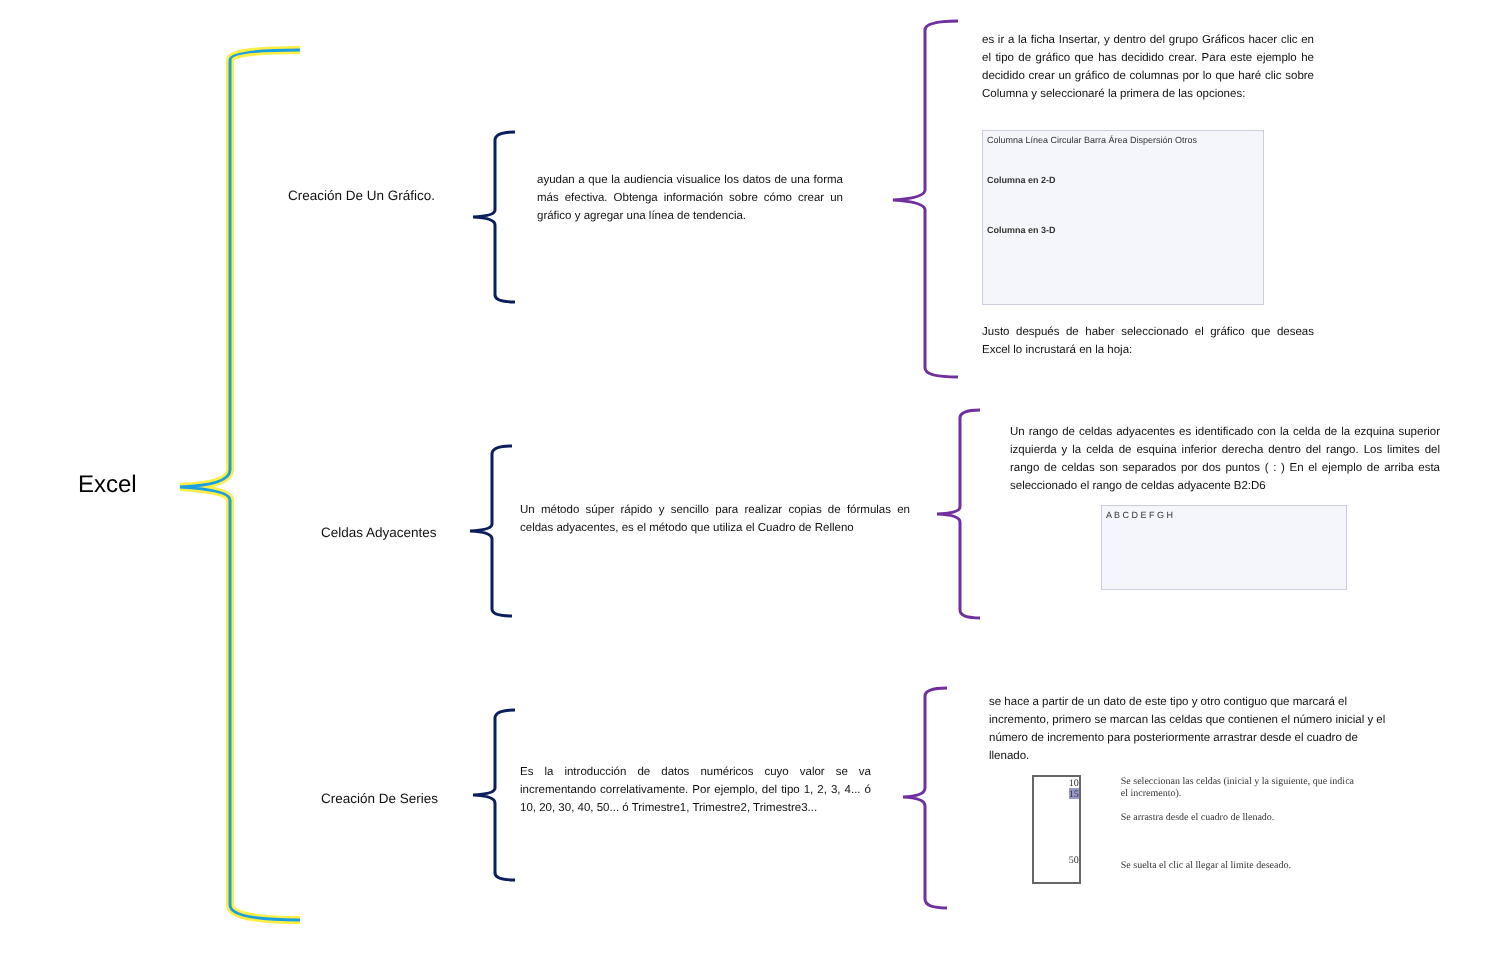Excel
Creación De Un Gráfico.
ayudan a que la audiencia visualice los datos de una forma más efectiva. Obtenga información sobre cómo crear un gráfico y agregar una línea de tendencia.
es ir a la ficha Insertar, y dentro del grupo Gráficos hacer clic en el tipo de gráfico que has decidido crear. Para este ejemplo he decidido crear un gráfico de columnas por lo que haré clic sobre Columna y seleccionaré la primera de las opciones:
Columna Línea Circular Barra Área Dispersión Otros
Columna en 2-D
Columna en 3-D
Justo después de haber seleccionado el gráfico que deseas Excel lo incrustará en la hoja:
Celdas Adyacentes
Un método súper rápido y sencillo para realizar copias de fórmulas en celdas adyacentes, es el método que utiliza el Cuadro de Relleno
Un rango de celdas adyacentes es identificado con la celda de la ezquina superior izquierda y la celda de esquina inferior derecha dentro del rango. Los limites del rango de celdas son separados por dos puntos ( : ) En el ejemplo de arriba esta seleccionado el rango de celdas adyacente B2:D6
A B C D E F G H
Creación De Series
Es la introducción de datos numéricos cuyo valor se va incrementando correlativamente. Por ejemplo, del tipo 1, 2, 3, 4... ó 10, 20, 30, 40, 50... ó Trimestre1, Trimestre2, Trimestre3...
se hace a partir de un dato de este tipo y otro contiguo que marcará el incremento, primero se marcan las celdas que contienen el número inicial y el número de incremento para posteriormente arrastrar desde el cuadro de llenado.
10
15
50
Se seleccionan las celdas (inicial y la siguiente, que indica el incremento).
Se arrastra desde el cuadro de llenado.
Se suelta el clic al llegar al limite deseado.